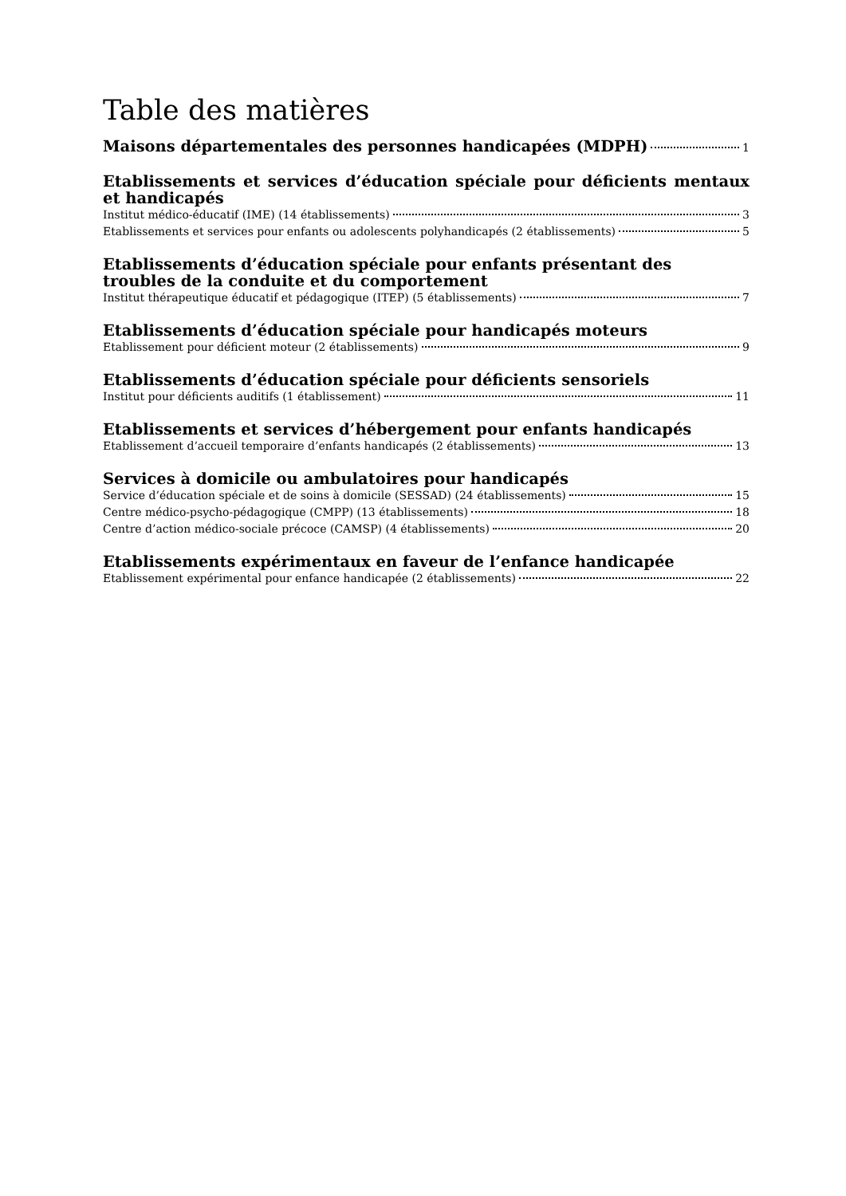Table des matières
Maisons départementales des personnes handicapées (MDPH) 1
Etablissements et services d’éducation spéciale pour déficients mentaux et handicapés
Institut médico-éducatif (IME) (14 établissements) 3
Etablissements et services pour enfants ou adolescents polyhandicapés (2 établissements) 5
Etablissements d’éducation spéciale pour enfants présentant des troubles de la conduite et du comportement
Institut thérapeutique éducatif et pédagogique (ITEP) (5 établissements) 7
Etablissements d’éducation spéciale pour handicapés moteurs
Etablissement pour déficient moteur (2 établissements) 9
Etablissements d’éducation spéciale pour déficients sensoriels
Institut pour déficients auditifs (1 établissement) 11
Etablissements et services d’hébergement pour enfants handicapés
Etablissement d’accueil temporaire d’enfants handicapés (2 établissements) 13
Services à domicile ou ambulatoires pour handicapés
Service d’éducation spéciale et de soins à domicile (SESSAD) (24 établissements) 15
Centre médico-psycho-pédagogique (CMPP) (13 établissements) 18
Centre d’action médico-sociale précoce (CAMSP) (4 établissements) 20
Etablissements expérimentaux en faveur de l’enfance handicapée
Etablissement expérimental pour enfance handicapée (2 établissements) 22